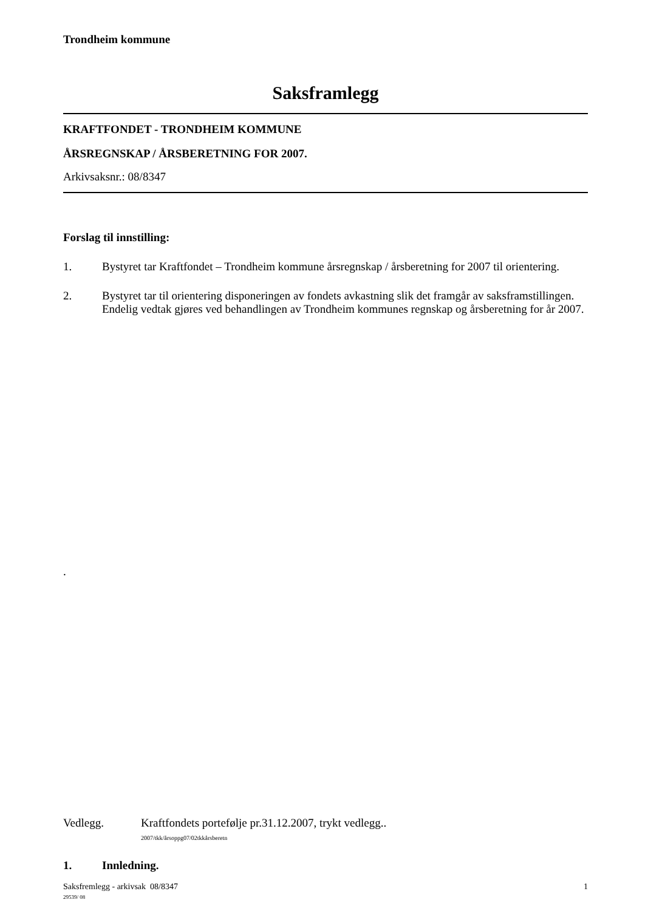Trondheim kommune
Saksframlegg
KRAFTFONDET - TRONDHEIM KOMMUNE
ÅRSREGNSKAP / ÅRSBERETNING FOR 2007.
Arkivsaksnr.: 08/8347
Forslag til innstilling:
1. Bystyret tar Kraftfondet – Trondheim kommune årsregnskap / årsberetning for 2007 til orientering.
2. Bystyret tar til orientering disponeringen av fondets avkastning slik det framgår av saksframstillingen. Endelig vedtak gjøres ved behandlingen av Trondheim kommunes regnskap og årsberetning for år 2007.
.
Vedlegg. Kraftfondets portefølje pr.31.12.2007, trykt vedlegg..
2007/tkk/årsoppg07/02tkkårsberetn
1. Innledning.
Saksfremlegg - arkivsak 08/8347
29539/ 08 1